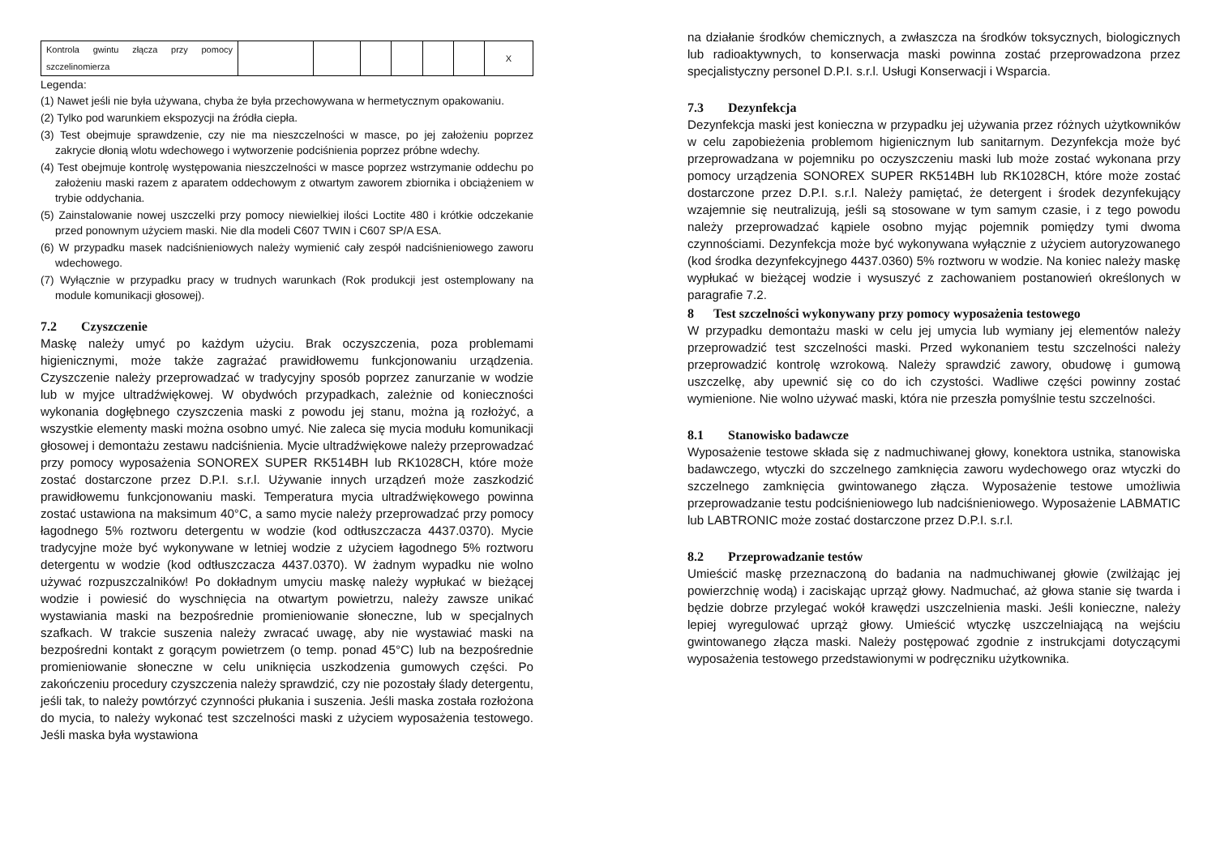| Kontrola gwintu złącza przy pomocy szczelinomierza | | | | | | | X |
Legenda:
(1) Nawet jeśli nie była używana, chyba że była przechowywana w hermetycznym opakowaniu.
(2) Tylko pod warunkiem ekspozycji na źródła ciepła.
(3) Test obejmuje sprawdzenie, czy nie ma nieszczelności w masce, po jej założeniu poprzez zakrycie dłonią wlotu wdechowego i wytworzenie podciśnienia poprzez próbne wdechy.
(4) Test obejmuje kontrolę występowania nieszczelności w masce poprzez wstrzymanie oddechu po założeniu maski razem z aparatem oddechowym z otwartym zaworem zbiornika i obciążeniem w trybie oddychania.
(5) Zainstalowanie nowej uszczelki przy pomocy niewielkiej ilości Loctite 480 i krótkie odczekanie przed ponownym użyciem maski. Nie dla modeli C607 TWIN i C607 SP/A ESA.
(6) W przypadku masek nadciśnieniowych należy wymienić cały zespół nadciśnieniowego zaworu wdechowego.
(7) Wyłącznie w przypadku pracy w trudnych warunkach (Rok produkcji jest ostemplowany na module komunikacji głosowej).
7.2 Czyszczenie
Maskę należy umyć po każdym użyciu. Brak oczyszczenia, poza problemami higienicznymi, może także zagrażać prawidłowemu funkcjonowaniu urządzenia. Czyszczenie należy przeprowadzać w tradycyjny sposób poprzez zanurzanie w wodzie lub w myjce ultradźwiękowej. W obydwóch przypadkach, zależnie od konieczności wykonania dogłębnego czyszczenia maski z powodu jej stanu, można ją rozłożyć, a wszystkie elementy maski można osobno umyć. Nie zaleca się mycia modułu komunikacji głosowej i demontażu zestawu nadciśnienia. Mycie ultradźwiękowe należy przeprowadzać przy pomocy wyposażenia SONOREX SUPER RK514BH lub RK1028CH, które może zostać dostarczone przez D.P.I. s.r.l. Używanie innych urządzeń może zaszkodzić prawidłowemu funkcjonowaniu maski. Temperatura mycia ultradźwiękowego powinna zostać ustawiona na maksimum 40°C, a samo mycie należy przeprowadzać przy pomocy łagodnego 5% roztworu detergentu w wodzie (kod odtłuszczacza 4437.0370). Mycie tradycyjne może być wykonywane w letniej wodzie z użyciem łagodnego 5% roztworu detergentu w wodzie (kod odtłuszczacza 4437.0370). W żadnym wypadku nie wolno używać rozpuszczalników! Po dokładnym umyciu maskę należy wypłukać w bieżącej wodzie i powiesić do wyschnięcia na otwartym powietrzu, należy zawsze unikać wystawiania maski na bezpośrednie promieniowanie słoneczne, lub w specjalnych szafkach. W trakcie suszenia należy zwracać uwagę, aby nie wystawiać maski na bezpośredni kontakt z gorącym powietrzem (o temp. ponad 45°C) lub na bezpośrednie promieniowanie słoneczne w celu uniknięcia uszkodzenia gumowych części. Po zakończeniu procedury czyszczenia należy sprawdzić, czy nie pozostały ślady detergentu, jeśli tak, to należy powtórzyć czynności płukania i suszenia. Jeśli maska została rozłożona do mycia, to należy wykonać test szczelności maski z użyciem wyposażenia testowego. Jeśli maska była wystawiona
na działanie środków chemicznych, a zwłaszcza na środków toksycznych, biologicznych lub radioaktywnych, to konserwacja maski powinna zostać przeprowadzona przez specjalistyczny personel D.P.I. s.r.l. Usługi Konserwacji i Wsparcia.
7.3 Dezynfekcja
Dezynfekcja maski jest konieczna w przypadku jej używania przez różnych użytkowników w celu zapobieżenia problemom higienicznym lub sanitarnym. Dezynfekcja może być przeprowadzana w pojemniku po oczyszczeniu maski lub może zostać wykonana przy pomocy urządzenia SONOREX SUPER RK514BH lub RK1028CH, które może zostać dostarczone przez D.P.I. s.r.l. Należy pamiętać, że detergent i środek dezynfekujący wzajemnie się neutralizują, jeśli są stosowane w tym samym czasie, i z tego powodu należy przeprowadzać kąpiele osobno myjąc pojemnik pomiędzy tymi dwoma czynnościami. Dezynfekcja może być wykonywana wyłącznie z użyciem autoryzowanego (kod środka dezynfekcyjnego 4437.0360) 5% roztworu w wodzie. Na koniec należy maskę wypłukać w bieżącej wodzie i wysuszyć z zachowaniem postanowień określonych w paragrafie 7.2.
8 Test szczelności wykonywany przy pomocy wyposażenia testowego
W przypadku demontażu maski w celu jej umycia lub wymiany jej elementów należy przeprowadzić test szczelności maski. Przed wykonaniem testu szczelności należy przeprowadzić kontrolę wzrokową. Należy sprawdzić zawory, obudowę i gumową uszczelkę, aby upewnić się co do ich czystości. Wadliwe części powinny zostać wymienione. Nie wolno używać maski, która nie przeszła pomyślnie testu szczelności.
8.1 Stanowisko badawcze
Wyposażenie testowe składa się z nadmuchiwanej głowy, konektora ustnika, stanowiska badawczego, wtyczki do szczelnego zamknięcia zaworu wydechowego oraz wtyczki do szczelnego zamknięcia gwintowanego złącza. Wyposażenie testowe umożliwia przeprowadzanie testu podciśnieniowego lub nadciśnieniowego. Wyposażenie LABMATIC lub LABTRONIC może zostać dostarczone przez D.P.I. s.r.l.
8.2 Przeprowadzanie testów
Umieścić maskę przeznaczoną do badania na nadmuchiwanej głowie (zwilżając jej powierzchnię wodą) i zaciskając uprząż głowy. Nadmuchać, aż głowa stanie się twarda i będzie dobrze przylegać wokół krawędzi uszczelnienia maski. Jeśli konieczne, należy lepiej wyregulować uprząż głowy. Umieścić wtyczkę uszczelniającą na wejściu gwintowanego złącza maski. Należy postępować zgodnie z instrukcjami dotyczącymi wyposażenia testowego przedstawionymi w podręczniku użytkownika.